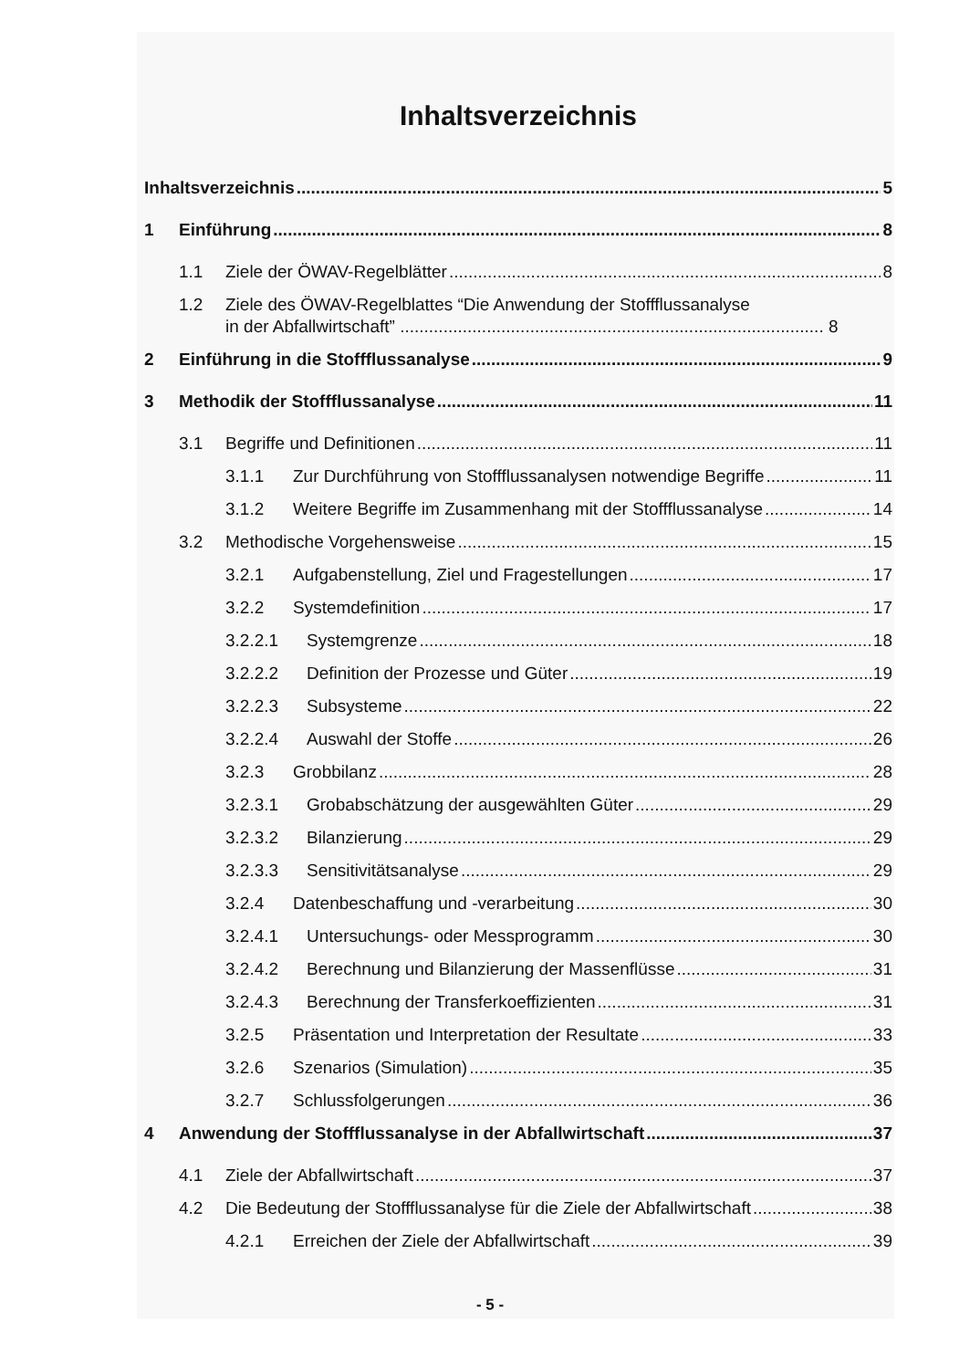Inhaltsverzeichnis
Inhaltsverzeichnis 5
1 Einführung 8
1.1 Ziele der ÖWAV-Regelblätter 8
1.2 Ziele des ÖWAV-Regelblattes “Die Anwendung der Stoffflussanalyse
in der Abfallwirtschaft” ........................................................................................ 8
2 Einführung in die Stoffflussanalyse 9
3 Methodik der Stoffflussanalyse 11
3.1 Begriffe und Definitionen 11
3.1.1 Zur Durchführung von Stoffflussanalysen notwendige Begriffe 11
3.1.2 Weitere Begriffe im Zusammenhang mit der Stoffflussanalyse 14
3.2 Methodische Vorgehensweise 15
3.2.1 Aufgabenstellung, Ziel und Fragestellungen 17
3.2.2 Systemdefinition 17
3.2.2.1 Systemgrenze 18
3.2.2.2 Definition der Prozesse und Güter 19
3.2.2.3 Subsysteme 22
3.2.2.4 Auswahl der Stoffe 26
3.2.3 Grobbilanz 28
3.2.3.1 Grobabschätzung der ausgewählten Güter 29
3.2.3.2 Bilanzierung 29
3.2.3.3 Sensitivitätsanalyse 29
3.2.4 Datenbeschaffung und -verarbeitung 30
3.2.4.1 Untersuchungs- oder Messprogramm 30
3.2.4.2 Berechnung und Bilanzierung der Massenflüsse 31
3.2.4.3 Berechnung der Transferkoeffizienten 31
3.2.5 Präsentation und Interpretation der Resultate 33
3.2.6 Szenarios (Simulation) 35
3.2.7 Schlussfolgerungen 36
4 Anwendung der Stoffflussanalyse in der Abfallwirtschaft 37
4.1 Ziele der Abfallwirtschaft 37
4.2 Die Bedeutung der Stoffflussanalyse für die Ziele der Abfallwirtschaft 38
4.2.1 Erreichen der Ziele der Abfallwirtschaft 39
- 5 -